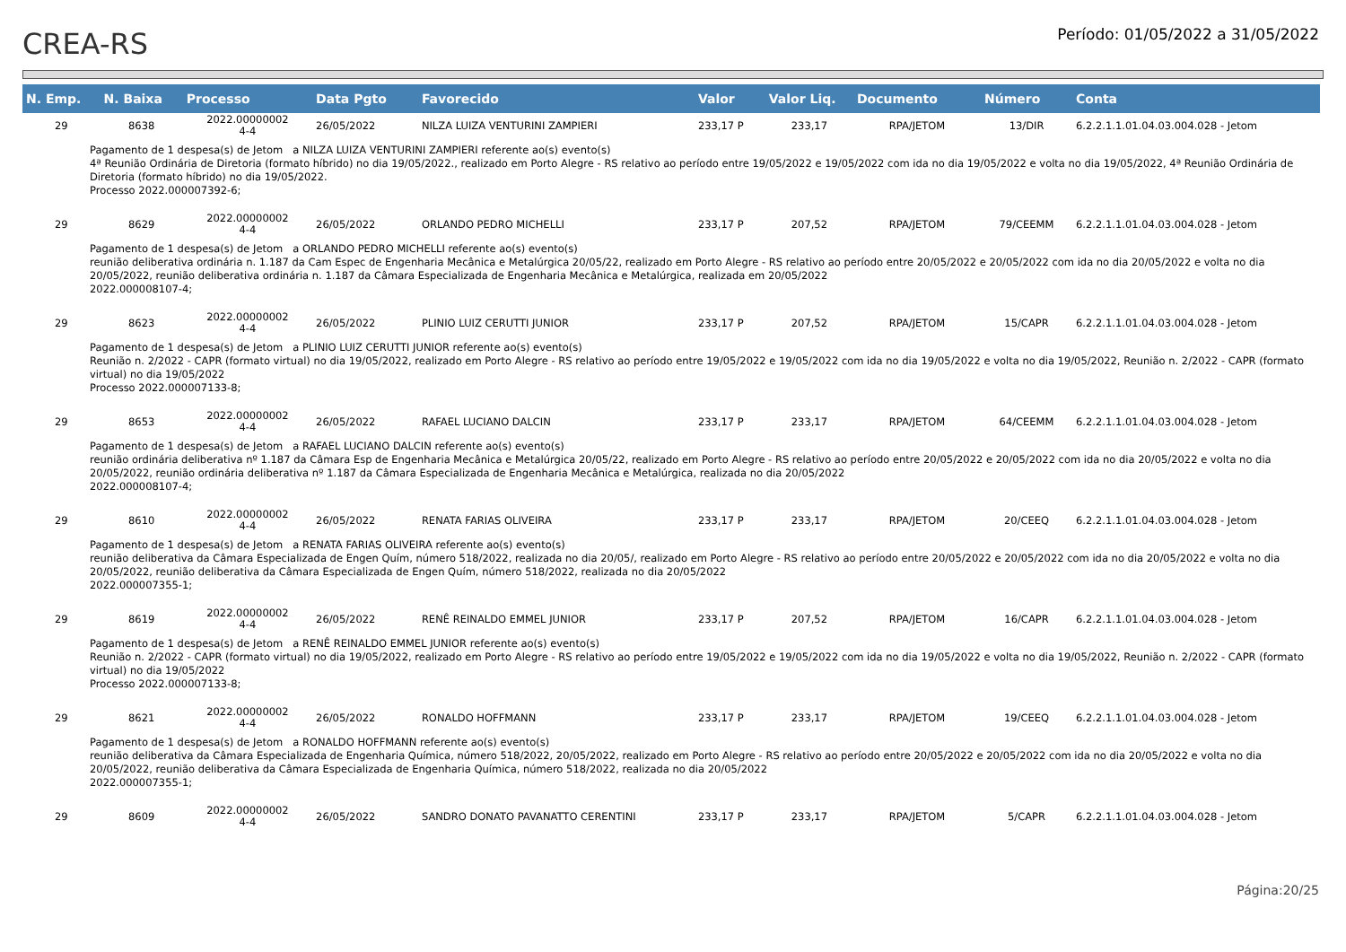CREA-RS
Período: 01/05/2022 a 31/05/2022
| N. Emp. | N. Baixa | Processo | Data Pgto | Favorecido | Valor | Valor Liq. | Documento | Número | Conta |
| --- | --- | --- | --- | --- | --- | --- | --- | --- | --- |
| 29 | 8638 | 2022.00000002 4-4 | 26/05/2022 | NILZA LUIZA VENTURINI ZAMPIERI | 233,17 P | 233,17 | RPA/JETOM | 13/DIR | 6.2.2.1.1.01.04.03.004.028 - Jetom |
| Pagamento de 1 despesa(s) de Jetom a NILZA LUIZA VENTURINI ZAMPIERI referente ao(s) evento(s) 4ª Reunião Ordinária de Diretoria (formato híbrido) no dia 19/05/2022., realizado em Porto Alegre - RS relativo ao período entre 19/05/2022 e 19/05/2022 com ida no dia 19/05/2022 e volta no dia 19/05/2022, 4ª Reunião Ordinária de Diretoria (formato híbrido) no dia 19/05/2022. Processo 2022.000007392-6; | | | | | | | | | |
| 29 | 8629 | 2022.00000002 4-4 | 26/05/2022 | ORLANDO PEDRO MICHELLI | 233,17 P | 207,52 | RPA/JETOM | 79/CEEMM | 6.2.2.1.1.01.04.03.004.028 - Jetom |
| Pagamento de 1 despesa(s) de Jetom a ORLANDO PEDRO MICHELLI referente ao(s) evento(s) reunião deliberativa ordinária n. 1.187 da Cam Espec de Engenharia Mecânica e Metalúrgica 20/05/22, realizado em Porto Alegre - RS relativo ao período entre 20/05/2022 e 20/05/2022 com ida no dia 20/05/2022 e volta no dia 20/05/2022, reunião deliberativa ordinária n. 1.187 da Câmara Especializada de Engenharia Mecânica e Metalúrgica, realizada em 20/05/2022 2022.000008107-4; | | | | | | | | | |
| 29 | 8623 | 2022.00000002 4-4 | 26/05/2022 | PLINIO LUIZ CERUTTI JUNIOR | 233,17 P | 207,52 | RPA/JETOM | 15/CAPR | 6.2.2.1.1.01.04.03.004.028 - Jetom |
| Pagamento de 1 despesa(s) de Jetom a PLINIO LUIZ CERUTTI JUNIOR referente ao(s) evento(s) Reunião n. 2/2022 - CAPR (formato virtual) no dia 19/05/2022, realizado em Porto Alegre - RS relativo ao período entre 19/05/2022 e 19/05/2022 com ida no dia 19/05/2022 e volta no dia 19/05/2022, Reunião n. 2/2022 - CAPR (formato virtual) no dia 19/05/2022 Processo 2022.000007133-8; | | | | | | | | | |
| 29 | 8653 | 2022.00000002 4-4 | 26/05/2022 | RAFAEL LUCIANO DALCIN | 233,17 P | 233,17 | RPA/JETOM | 64/CEEMM | 6.2.2.1.1.01.04.03.004.028 - Jetom |
| Pagamento de 1 despesa(s) de Jetom a RAFAEL LUCIANO DALCIN referente ao(s) evento(s) reunião ordinária deliberativa nº 1.187 da Câmara Esp de Engenharia Mecânica e Metalúrgica 20/05/22, realizado em Porto Alegre - RS relativo ao período entre 20/05/2022 e 20/05/2022 com ida no dia 20/05/2022 e volta no dia 20/05/2022, reunião ordinária deliberativa nº 1.187 da Câmara Especializada de Engenharia Mecânica e Metalúrgica, realizada no dia 20/05/2022 2022.000008107-4; | | | | | | | | | |
| 29 | 8610 | 2022.00000002 4-4 | 26/05/2022 | RENATA FARIAS OLIVEIRA | 233,17 P | 233,17 | RPA/JETOM | 20/CEEQ | 6.2.2.1.1.01.04.03.004.028 - Jetom |
| Pagamento de 1 despesa(s) de Jetom a RENATA FARIAS OLIVEIRA referente ao(s) evento(s) reunião deliberativa da Câmara Especializada de Engen Quím, número 518/2022, realizada no dia 20/05/, realizado em Porto Alegre - RS relativo ao período entre 20/05/2022 e 20/05/2022 com ida no dia 20/05/2022 e volta no dia 20/05/2022, reunião deliberativa da Câmara Especializada de Engen Quím, número 518/2022, realizada no dia 20/05/2022 2022.000007355-1; | | | | | | | | | |
| 29 | 8619 | 2022.00000002 4-4 | 26/05/2022 | RENÊ REINALDO EMMEL JUNIOR | 233,17 P | 207,52 | RPA/JETOM | 16/CAPR | 6.2.2.1.1.01.04.03.004.028 - Jetom |
| Pagamento de 1 despesa(s) de Jetom a RENÊ REINALDO EMMEL JUNIOR referente ao(s) evento(s) Reunião n. 2/2022 - CAPR (formato virtual) no dia 19/05/2022, realizado em Porto Alegre - RS relativo ao período entre 19/05/2022 e 19/05/2022 com ida no dia 19/05/2022 e volta no dia 19/05/2022, Reunião n. 2/2022 - CAPR (formato virtual) no dia 19/05/2022 Processo 2022.000007133-8; | | | | | | | | | |
| 29 | 8621 | 2022.00000002 4-4 | 26/05/2022 | RONALDO HOFFMANN | 233,17 P | 233,17 | RPA/JETOM | 19/CEEQ | 6.2.2.1.1.01.04.03.004.028 - Jetom |
| Pagamento de 1 despesa(s) de Jetom a RONALDO HOFFMANN referente ao(s) evento(s) reunião deliberativa da Câmara Especializada de Engenharia Química, número 518/2022, 20/05/2022, realizado em Porto Alegre - RS relativo ao período entre 20/05/2022 e 20/05/2022 com ida no dia 20/05/2022 e volta no dia 20/05/2022, reunião deliberativa da Câmara Especializada de Engenharia Química, número 518/2022, realizada no dia 20/05/2022 2022.000007355-1; | | | | | | | | | |
| 29 | 8609 | 2022.00000002 4-4 | 26/05/2022 | SANDRO DONATO PAVANATTO CERENTINI | 233,17 P | 233,17 | RPA/JETOM | 5/CAPR | 6.2.2.1.1.01.04.03.004.028 - Jetom |
Página:20/25